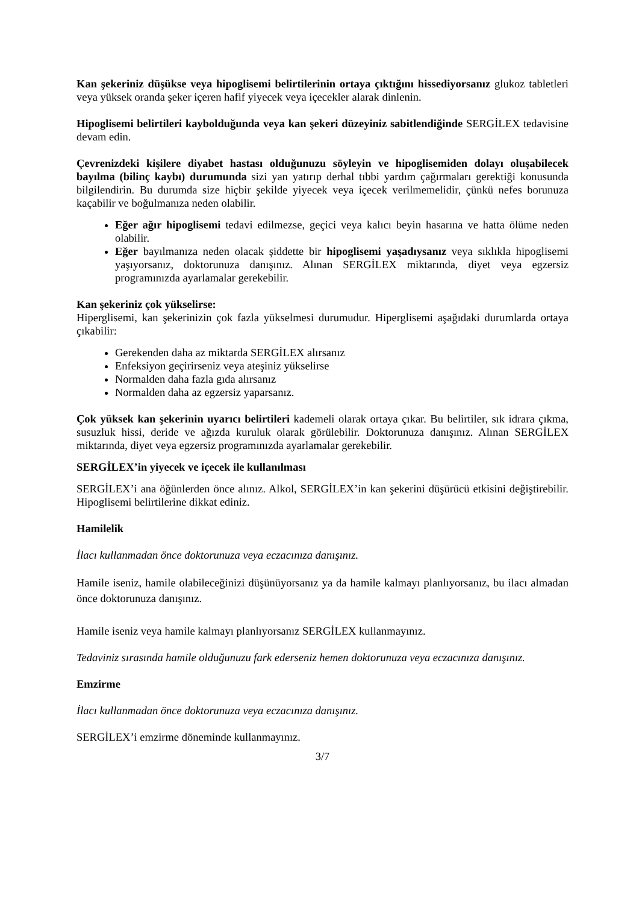Kan şekeriniz düşükse veya hipoglisemi belirtilerinin ortaya çıktığını hissediyorsanız glukoz tabletleri veya yüksek oranda şeker içeren hafif yiyecek veya içecekler alarak dinlenin.
Hipoglisemi belirtileri kaybolduğunda veya kan şekeri düzeyiniz sabitlendiğinde SERGİLEX tedavisine devam edin.
Çevrenizdeki kişilere diyabet hastası olduğunuzu söyleyin ve hipoglisemiden dolayı oluşabilecek bayılma (bilinç kaybı) durumunda sizi yan yatırıp derhal tıbbi yardım çağırmaları gerektiği konusunda bilgilendirin. Bu durumda size hiçbir şekilde yiyecek veya içecek verilmemelidir, çünkü nefes borunuza kaçabilir ve boğulmanıza neden olabilir.
Eğer ağır hipoglisemi tedavi edilmezse, geçici veya kalıcı beyin hasarına ve hatta ölüme neden olabilir.
Eğer bayılmanıza neden olacak şiddette bir hipoglisemi yaşadıysanız veya sıklıkla hipoglisemi yaşıyorsanız, doktorunuza danışınız. Alınan SERGİLEX miktarında, diyet veya egzersiz programınızda ayarlamalar gerekebilir.
Kan şekeriniz çok yükselirse:
Hiperglisemi, kan şekerinizin çok fazla yükselmesi durumudur. Hiperglisemi aşağıdaki durumlarda ortaya çıkabilir:
Gerekenden daha az miktarda SERGİLEX alırsanız
Enfeksiyon geçirirseniz veya ateşiniz yükselirse
Normalden daha fazla gıda alırsanız
Normalden daha az egzersiz yaparsanız.
Çok yüksek kan şekerinin uyarıcı belirtileri kademeli olarak ortaya çıkar. Bu belirtiler, sık idrara çıkma, susuzluk hissi, deride ve ağızda kuruluk olarak görülebilir. Doktorunuza danışınız. Alınan SERGİLEX miktarında, diyet veya egzersiz programınızda ayarlamalar gerekebilir.
SERGİLEX’in yiyecek ve içecek ile kullanılması
SERGİLEX’i ana öğünlerden önce alınız. Alkol, SERGİLEX’in kan şekerini düşürücü etkisini değiştirebilir. Hipoglisemi belirtilerine dikkat ediniz.
Hamilelik
İlacı kullanmadan önce doktorunuza veya eczacınıza danışınız.
Hamile iseniz, hamile olabileceğinizi düşünüyorsanız ya da hamile kalmayı planlıyorsanız, bu ilacı almadan önce doktorunuza danışınız.
Hamile iseniz veya hamile kalmayı planlıyorsanız SERGİLEX kullanmayınız.
Tedaviniz sırasında hamile olduğunuzu fark ederseniz hemen doktorunuza veya eczacınıza danışınız.
Emzirme
İlacı kullanmadan önce doktorunuza veya eczacınıza danışınız.
SERGİLEX’i emzirme döneminde kullanmayınız.
3/7